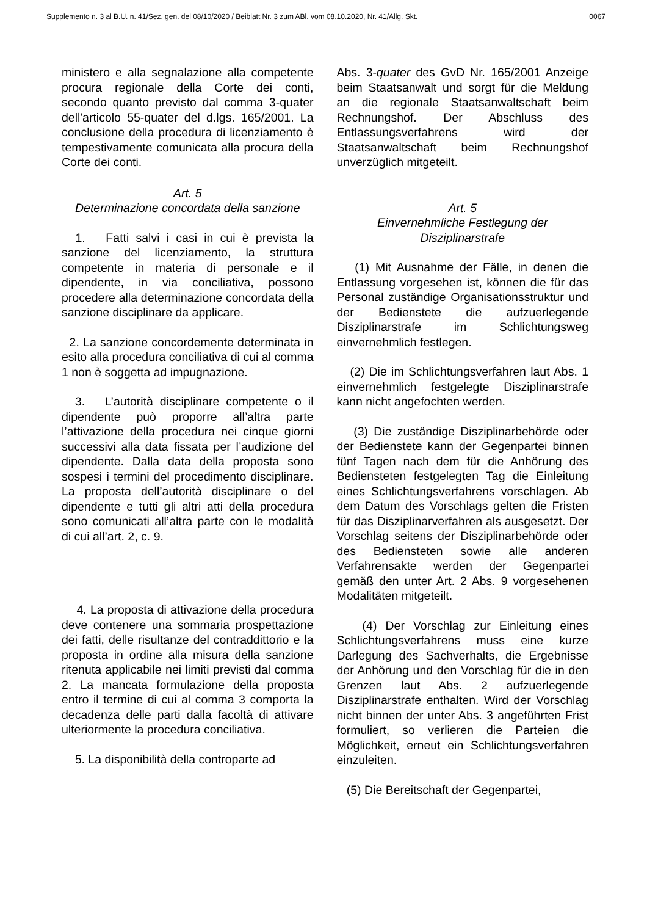Supplemento n. 3 al B.U. n. 41/Sez. gen. del 08/10/2020 / Beiblatt Nr. 3 zum ABl. vom 08.10.2020, Nr. 41/Allg. Skt. 0067
ministero e alla segnalazione alla competente procura regionale della Corte dei conti, secondo quanto previsto dal comma 3-quater dell'articolo 55-quater del d.lgs. 165/2001. La conclusione della procedura di licenziamento è tempestivamente comunicata alla procura della Corte dei conti.
Art. 5
Determinazione concordata della sanzione
1. Fatti salvi i casi in cui è prevista la sanzione del licenziamento, la struttura competente in materia di personale e il dipendente, in via conciliativa, possono procedere alla determinazione concordata della sanzione disciplinare da applicare.
2. La sanzione concordemente determinata in esito alla procedura conciliativa di cui al comma 1 non è soggetta ad impugnazione.
3. L’autorità disciplinare competente o il dipendente può proporre all’altra parte l’attivazione della procedura nei cinque giorni successivi alla data fissata per l’audizione del dipendente. Dalla data della proposta sono sospesi i termini del procedimento disciplinare. La proposta dell’autorità disciplinare o del dipendente e tutti gli altri atti della procedura sono comunicati all’altra parte con le modalità di cui all’art. 2, c. 9.
4. La proposta di attivazione della procedura deve contenere una sommaria prospettazione dei fatti, delle risultanze del contraddittorio e la proposta in ordine alla misura della sanzione ritenuta applicabile nei limiti previsti dal comma 2. La mancata formulazione della proposta entro il termine di cui al comma 3 comporta la decadenza delle parti dalla facoltà di attivare ulteriormente la procedura conciliativa.
5. La disponibilità della controparte ad
Abs. 3-quater des GvD Nr. 165/2001 Anzeige beim Staatsanwalt und sorgt für die Meldung an die regionale Staatsanwaltschaft beim Rechnungshof. Der Abschluss des Entlassungsverfahrens wird der Staatsanwaltschaft beim Rechnungshof unverzüglich mitgeteilt.
Art. 5
Einvernehmliche Festlegung der Disziplinarstrafe
(1) Mit Ausnahme der Fälle, in denen die Entlassung vorgesehen ist, können die für das Personal zuständige Organisationsstruktur und der Bedienstete die aufzuerlegende Disziplinarstrafe im Schlichtungsweg einvernehmlich festlegen.
(2) Die im Schlichtungsverfahren laut Abs. 1 einvernehmlich festgelegte Disziplinarstrafe kann nicht angefochten werden.
(3) Die zuständige Disziplinarbehörde oder der Bedienstete kann der Gegenpartei binnen fünf Tagen nach dem für die Anhörung des Bediensteten festgelegten Tag die Einleitung eines Schlichtungsverfahrens vorschlagen. Ab dem Datum des Vorschlags gelten die Fristen für das Disziplinarverfahren als ausgesetzt. Der Vorschlag seitens der Disziplinarbehörde oder des Bediensteten sowie alle anderen Verfahrensakte werden der Gegenpartei gemäß den unter Art. 2 Abs. 9 vorgesehenen Modalitäten mitgeteilt.
(4) Der Vorschlag zur Einleitung eines Schlichtungsverfahrens muss eine kurze Darlegung des Sachverhalts, die Ergebnisse der Anhörung und den Vorschlag für die in den Grenzen laut Abs. 2 aufzuerlegende Disziplinarstrafe enthalten. Wird der Vorschlag nicht binnen der unter Abs. 3 angeführten Frist formuliert, so verlieren die Parteien die Möglichkeit, erneut ein Schlichtungsverfahren einzuleiten.
(5) Die Bereitschaft der Gegenpartei,